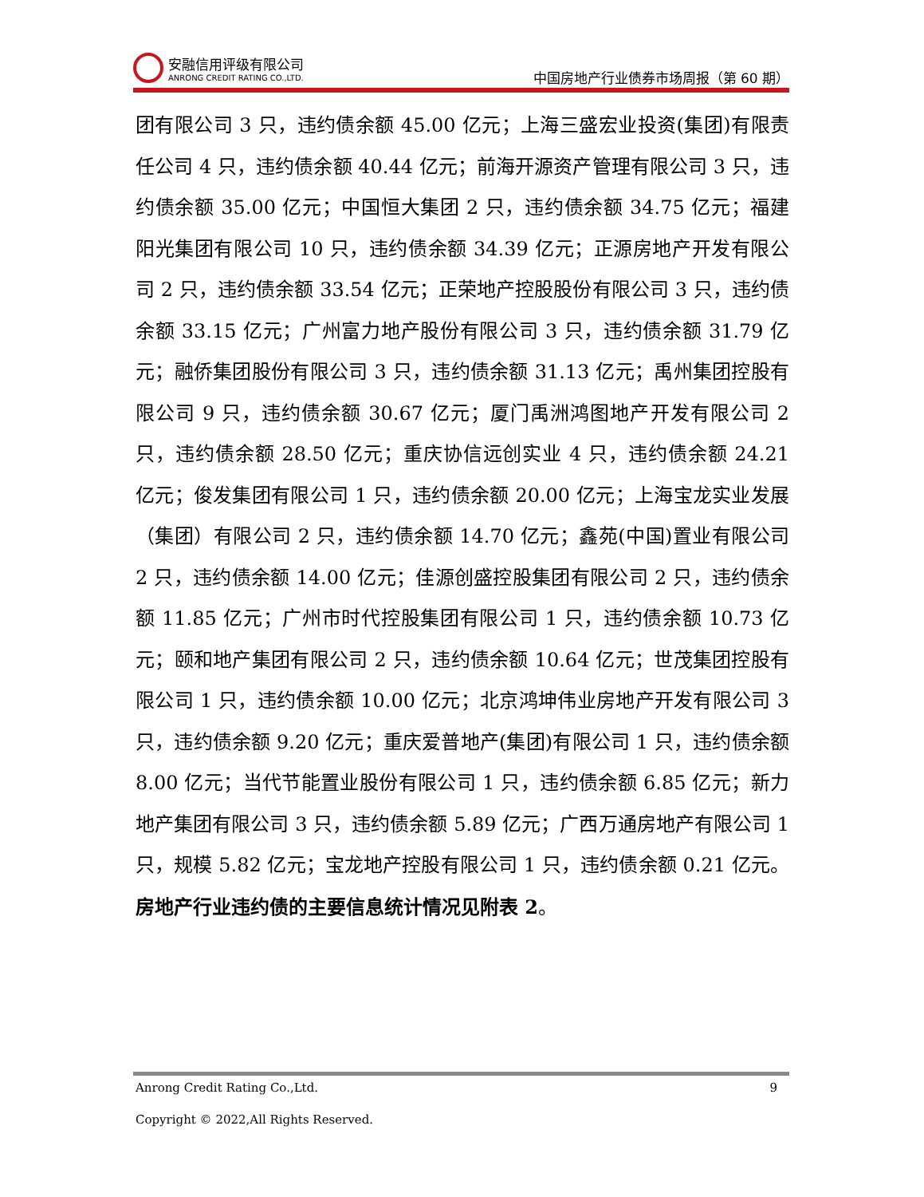安融信用评级有限公司
ANRONG CREDIT RATING CO.,LTD.
中国房地产行业债券市场周报（第 60 期）
团有限公司 3 只，违约债余额 45.00 亿元；上海三盛宏业投资(集团)有限责任公司 4 只，违约债余额 40.44 亿元；前海开源资产管理有限公司 3 只，违约债余额 35.00 亿元；中国恒大集团 2 只，违约债余额 34.75 亿元；福建阳光集团有限公司 10 只，违约债余额 34.39 亿元；正源房地产开发有限公司 2 只，违约债余额 33.54 亿元；正荣地产控股股份有限公司 3 只，违约债余额 33.15 亿元；广州富力地产股份有限公司 3 只，违约债余额 31.79 亿元；融侨集团股份有限公司 3 只，违约债余额 31.13 亿元；禹州集团控股有限公司 9 只，违约债余额 30.67 亿元；厦门禹洲鸿图地产开发有限公司 2 只，违约债余额 28.50 亿元；重庆协信远创实业 4 只，违约债余额 24.21 亿元；俊发集团有限公司 1 只，违约债余额 20.00 亿元；上海宝龙实业发展（集团）有限公司 2 只，违约债余额 14.70 亿元；鑫苑(中国)置业有限公司 2 只，违约债余额 14.00 亿元；佳源创盛控股集团有限公司 2 只，违约债余额 11.85 亿元；广州市时代控股集团有限公司 1 只，违约债余额 10.73 亿元；颐和地产集团有限公司 2 只，违约债余额 10.64 亿元；世茂集团控股有限公司 1 只，违约债余额 10.00 亿元；北京鸿坤伟业房地产开发有限公司 3 只，违约债余额 9.20 亿元；重庆爱普地产(集团)有限公司 1 只，违约债余额 8.00 亿元；当代节能置业股份有限公司 1 只，违约债余额 6.85 亿元；新力地产集团有限公司 3 只，违约债余额 5.89 亿元；广西万通房地产有限公司 1 只，规模 5.82 亿元；宝龙地产控股有限公司 1 只，违约债余额 0.21 亿元。房地产行业违约债的主要信息统计情况见附表 2。
Anrong Credit Rating Co.,Ltd. 9
Copyright © 2022,All Rights Reserved.